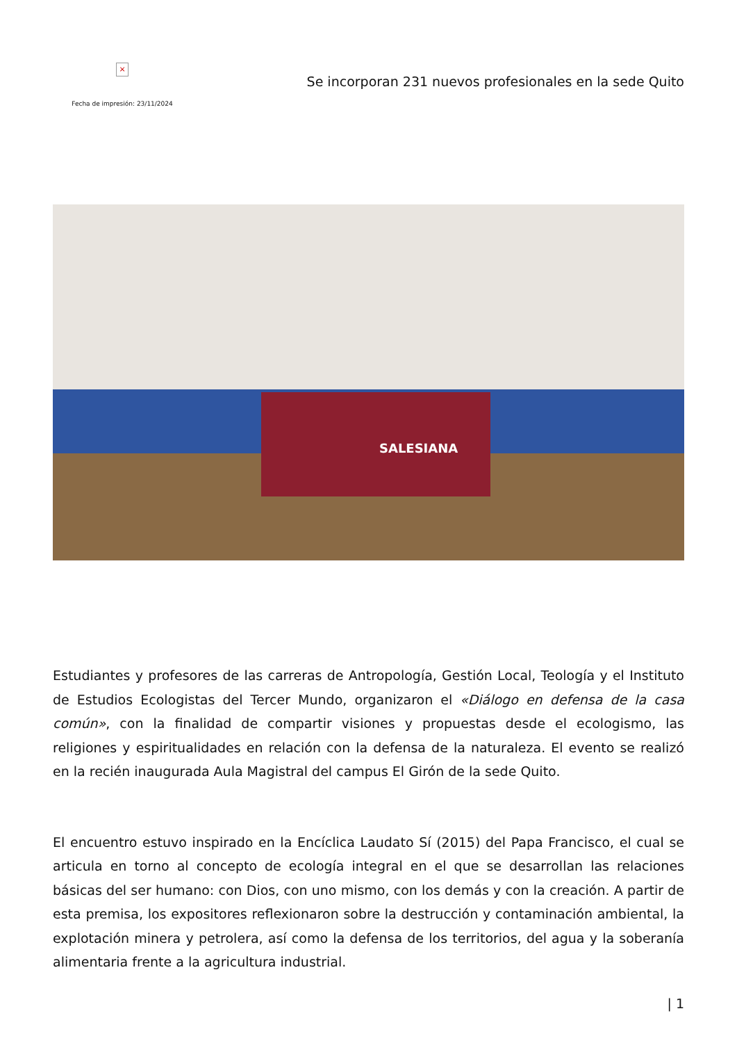×
Fecha de impresión: 23/11/2024
Se incorporan 231 nuevos profesionales en la sede Quito
SALESIANA
Estudiantes y profesores de las carreras de Antropología, Gestión Local, Teología y el Instituto de Estudios Ecologistas del Tercer Mundo, organizaron el «Diálogo en defensa de la casa común», con la finalidad de compartir visiones y propuestas desde el ecologismo, las religiones y espiritualidades en relación con la defensa de la naturaleza. El evento se realizó en la recién inaugurada Aula Magistral del campus El Girón de la sede Quito.
El encuentro estuvo inspirado en la Encíclica Laudato Sí (2015) del Papa Francisco, el cual se articula en torno al concepto de ecología integral en el que se desarrollan las relaciones básicas del ser humano: con Dios, con uno mismo, con los demás y con la creación. A partir de esta premisa, los expositores reflexionaron sobre la destrucción y contaminación ambiental, la explotación minera y petrolera, así como la defensa de los territorios, del agua y la soberanía alimentaria frente a la agricultura industrial.
| 1